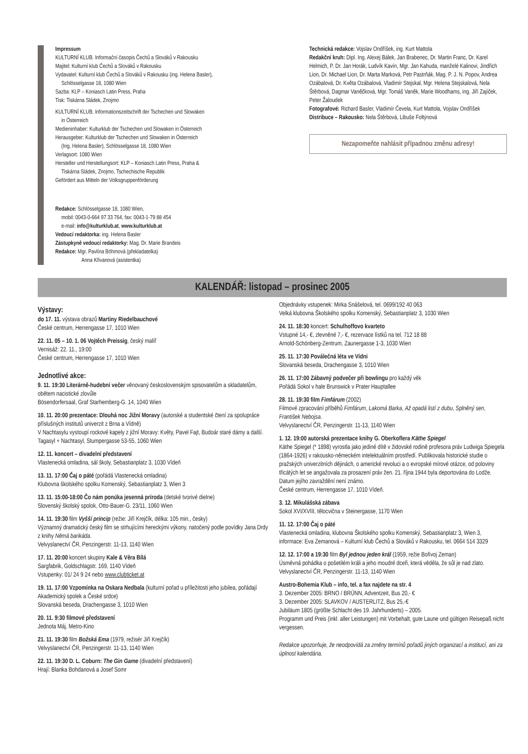Impressum
KULTURNÍ KLUB. Informační časopis Čechů a Slováků v Rakousku
Majitel: Kulturní klub Čechů a Slováků v Rakousku
Vydavatel: Kulturní klub Čechů a Slováků v Rakousku (ing. Helena Basler),
Schlösselgasse 18, 1080 Wien
Sazba: KLP – Koniasch Latin Press, Praha
Tisk: Tiskárna Sládek, Znojmo
KULTURNÍ KLUB. Informationszeitschrift der Tschechen und Slowaken
in Österreich
Medieninhaber: Kulturklub der Tschechen und Slowaken in Österreich
Herausgeber: Kulturklub der Tschechen und Slowaken in Österreich
(Ing. Helena Basler), Schlösselgasse 18, 1080 Wien
Verlagsort: 1080 Wien
Hersteller und Herstellungsort: KLP – Koniasch Latin Press, Praha &
Tiskárna Sládek, Znojmo, Tschechische Republik
Gefördert aus Mitteln der Volksgruppenförderung
Redakce: Schlösselgasse 18, 1080 Wien,
mobil: 0043-0-664 97 33 764, fax: 0043-1-79 88 454
e-mail: info@kulturklub.at, www.kulturklub.at
Vedoucí redaktorka: ing. Helena Basler
Zástupkyně vedoucí redaktorky: Mag. Dr. Marie Brandeis
Redakce: Mgr. Pavlína Böhmová (překladatelka)
Anna Křivanová (asistentka)
Technická redakce: Vojslav Ondříšek, ing. Kurt Mattola
Redakční kruh: Dipl. Ing. Alexej Bálek, Jan Brabenec, Dr. Martin Franc, Dr. Karel Helmich, P. Dr. Jan Horák, Ludvík Kavín, Mgr. Jan Kahuda, manželé Kalinovi, Jindřich Lion, Dr. Michael Lion, Dr. Marta Marková, Petr Pastrňák, Mag. P. J. N. Popov, Andrea Ozábalová, Dr. Květa Ozábalová, Vladimír Stejskal, Mgr. Helena Stejskalová, Nela Štěrbová, Dagmar Vaněčková, Mgr. Tomáš Vaněk, Marie Woodhams, ing. Jiří Zajíček, Peter Žaloudek
Fotografové: Richard Basler, Vladimír Čevela, Kurt Mattola, Vojslav Ondříšek
Distribuce – Rakousko: Nela Štěrbová, Libuše Foltýnová
Nezapomeňte nahlásit případnou změnu adresy!
KALENDÁŘ: listopad – prosinec 2005
Výstavy:
do 17. 11. výstava obrazů Martiny Riedelbauchové
České centrum, Herrengasse 17, 1010 Wien
22. 11. 05 – 10. 1. 06 Vojtěch Preissig, český malíř
Vernisáž: 22. 11., 19:00
České centrum, Herrengasse 17, 1010 Wien
Jednotlivé akce:
9. 11. 19:30 Literárně-hudební večer věnovaný československým spisovatelům a skladatelům, obětem nacistické zlovůle
Bösendorfersaal, Graf Starhemberg-G. 14, 1040 Wien
10. 11. 20:00 prezentace: Dlouhá noc Jižní Moravy (autorské a studentské čtení za spolupráce příslušných institutů univerzit z Brna a Vídně)
V Nachtasylu vystoupí rockové kapely z jižní Moravy: Květy, Pavel Fajt, Budoár staré dámy a další.
Tagasyl + Nachtasyl, Stumpergasse 53-55, 1060 Wien
12. 11. koncert – divadelní představení
Vlastenecká omladina, sál školy, Sebastianplatz 3, 1030 Vídeň
13. 11. 17:00 Čaj o páté (pořádá Vlastenecká omladina)
Klubovna školského spolku Komenský, Sebastianplatz 3, Wien 3
13. 11. 15:00-18:00 Čo nám ponúka jesenná príroda (detské tvorivé dielne)
Slovenský školský spolok, Otto-Bauer-G. 23/11, 1060 Wien
14. 11. 19:30 film Vyšší princip (režie: Jiří Krejčík, délka: 105 min., česky)
Významný dramatický český film se strhujícími hereckými výkony, natočený podle povídky Jana Drdy z knihy Němá barikáda.
Velvyslanectví ČR, Penzingerstr. 11-13, 1140 Wien
17. 11. 20:00 koncert skupiny Kale & Věra Bílá
Sargfabrik, Goldschlagstr. 169, 1140 Vídeň
Vstupenky: 01/ 24 9 24 nebo www.clubticket.at
19. 11. 17:00 Vzpomínka na Oskara Nedbala (kulturní pořad u příležitosti jeho jubilea, pořádají Akademický spolek a České srdce)
Slovanská beseda, Drachengasse 3, 1010 Wien
20. 11. 9:30 filmové představení
Jednota Máj, Metro-Kino
21. 11. 19:30 film Božská Ema (1979, režisér Jiří Krejčík)
Velvyslanectví ČR, Penzingerstr. 11-13, 1140 Wien
22. 11. 19:30 D. L. Coburn: The Gin Game (divadelní představení)
Hrají: Blanka Bohdanová a Josef Somr
Objednávky vstupenek: Mirka Snášelová, tel. 0699/192 40 063
Velká klubovna Školského spolku Komenský, Sebastianplatz 3, 1030 Wien
24. 11. 18:30 koncert: Schulhoffovo kvarteto
Vstupné 14,- €, zlevněné 7,- €, rezervace lístků na tel. 712 18 88
Arnold-Schönberg-Zentrum, Zaunergasse 1-3, 1030 Wien
25. 11. 17:30 Poválečná léta ve Vídni
Slovanská beseda, Drachengasse 3, 1010 Wien
26. 11. 17:00 Zábavný podvečer při bowlingu pro každý věk
Pořádá Sokol v hale Brunswick v Prater Hauptallee
28. 11. 19:30 film Fimfárum (2002)
Filmové zpracování příběhů Fimfárum, Lakomá Barka, Až opadá listí z dubu, Splněný sen, František Nebojsa.
Velvyslanectví ČR, Penzingerstr. 11-13, 1140 Wien
1. 12. 19:00 autorská prezentace knihy G. Oberkoflera Käthe Spiegel
Käthe Spiegel (* 1898) vyrostla jako jediné dítě v židovské rodině profesora práv Ludwiga Spiegela (1864-1926) v rakousko-německém intelektuálním prostředí. Publikovala historické studie o pražských univerzitních dějinách, o americké revoluci a o evropské mírové otázce, od poloviny třicátých let se angažovala za prosazení práv žen. 21. října 1944 byla deportována do Lodže. Datum jejího zavraždění není známo.
České centrum, Herrengasse 17, 1010 Vídeň.
3. 12. Mikulášská zábava
Sokol XVI/XVIII, tělocvična v Steinergasse, 1170 Wien
11. 12. 17:00 Čaj o páté
Vlastenecká omladina, klubovna Školského spolku Komenský, Sebastianplatz 3, Wien 3, informace: Eva Zemanová – Kulturní klub Čechů a Slováků v Rakousku, tel. 0664 514 3329
12. 12. 17:00 a 19:30 film Byl jednou jeden král (1959, režie Bořivoj Zeman)
Úsměvná pohádka o pošetilém králi a jeho moudré dceři, která věděla, že sůl je nad zlato.
Velvyslanectví ČR, Penzingerstr. 11-13, 1140 Wien
Austro-Bohemia Klub – info, tel. a fax najdete na str. 4
3. Dezember 2005: BRNO / BRÜNN, Adventzeit, Bus 20,- €
3. Dezember 2005: SLAVKOV / AUSTERLITZ, Bus 25,-€
Jubiläum 1805 (größte Schlacht des 19. Jahrhunderts) – 2005.
Programm und Preis (inkl. aller Leistungen) mit Vorbehalt, gute Laune und gültigen Reisepaß nicht vergessen.
Redakce upozorňuje, že neodpovídá za změny termínů pořadů jiných organizací a institucí, ani za úplnost kalendária.